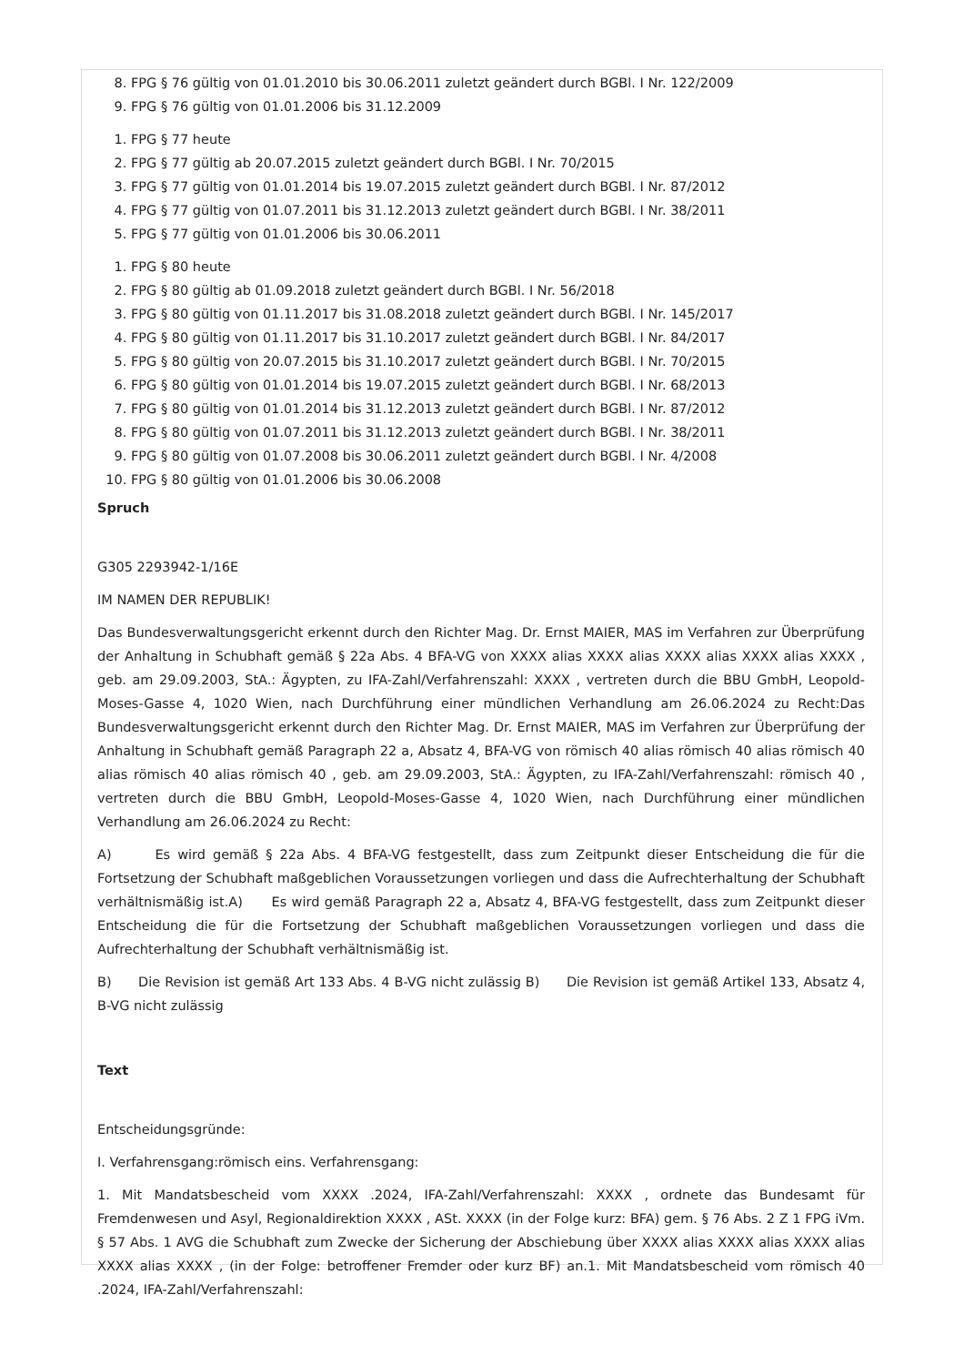8. FPG § 76 gültig von 01.01.2010 bis 30.06.2011 zuletzt geändert durch BGBl. I Nr. 122/2009
9. FPG § 76 gültig von 01.01.2006 bis 31.12.2009
1. FPG § 77 heute
2. FPG § 77 gültig ab 20.07.2015 zuletzt geändert durch BGBl. I Nr. 70/2015
3. FPG § 77 gültig von 01.01.2014 bis 19.07.2015 zuletzt geändert durch BGBl. I Nr. 87/2012
4. FPG § 77 gültig von 01.07.2011 bis 31.12.2013 zuletzt geändert durch BGBl. I Nr. 38/2011
5. FPG § 77 gültig von 01.01.2006 bis 30.06.2011
1. FPG § 80 heute
2. FPG § 80 gültig ab 01.09.2018 zuletzt geändert durch BGBl. I Nr. 56/2018
3. FPG § 80 gültig von 01.11.2017 bis 31.08.2018 zuletzt geändert durch BGBl. I Nr. 145/2017
4. FPG § 80 gültig von 01.11.2017 bis 31.10.2017 zuletzt geändert durch BGBl. I Nr. 84/2017
5. FPG § 80 gültig von 20.07.2015 bis 31.10.2017 zuletzt geändert durch BGBl. I Nr. 70/2015
6. FPG § 80 gültig von 01.01.2014 bis 19.07.2015 zuletzt geändert durch BGBl. I Nr. 68/2013
7. FPG § 80 gültig von 01.01.2014 bis 31.12.2013 zuletzt geändert durch BGBl. I Nr. 87/2012
8. FPG § 80 gültig von 01.07.2011 bis 31.12.2013 zuletzt geändert durch BGBl. I Nr. 38/2011
9. FPG § 80 gültig von 01.07.2008 bis 30.06.2011 zuletzt geändert durch BGBl. I Nr. 4/2008
10. FPG § 80 gültig von 01.01.2006 bis 30.06.2008
Spruch
G305 2293942-1/16E
IM NAMEN DER REPUBLIK!
Das Bundesverwaltungsgericht erkennt durch den Richter Mag. Dr. Ernst MAIER, MAS im Verfahren zur Überprüfung der Anhaltung in Schubhaft gemäß § 22a Abs. 4 BFA-VG von XXXX alias XXXX alias XXXX alias XXXX alias XXXX , geb. am 29.09.2003, StA.: Ägypten, zu IFA-Zahl/Verfahrenszahl: XXXX , vertreten durch die BBU GmbH, Leopold-Moses-Gasse 4, 1020 Wien, nach Durchführung einer mündlichen Verhandlung am 26.06.2024 zu Recht:Das Bundesverwaltungsgericht erkennt durch den Richter Mag. Dr. Ernst MAIER, MAS im Verfahren zur Überprüfung der Anhaltung in Schubhaft gemäß Paragraph 22 a, Absatz 4, BFA-VG von römisch 40 alias römisch 40 alias römisch 40 alias römisch 40 alias römisch 40 , geb. am 29.09.2003, StA.: Ägypten, zu IFA-Zahl/Verfahrenszahl: römisch 40 , vertreten durch die BBU GmbH, Leopold-Moses-Gasse 4, 1020 Wien, nach Durchführung einer mündlichen Verhandlung am 26.06.2024 zu Recht:
A) Es wird gemäß § 22a Abs. 4 BFA-VG festgestellt, dass zum Zeitpunkt dieser Entscheidung die für die Fortsetzung der Schubhaft maßgeblichen Voraussetzungen vorliegen und dass die Aufrechterhaltung der Schubhaft verhältnismäßig ist.A) Es wird gemäß Paragraph 22 a, Absatz 4, BFA-VG festgestellt, dass zum Zeitpunkt dieser Entscheidung die für die Fortsetzung der Schubhaft maßgeblichen Voraussetzungen vorliegen und dass die Aufrechterhaltung der Schubhaft verhältnismäßig ist.
B) Die Revision ist gemäß Art 133 Abs. 4 B-VG nicht zulässig B) Die Revision ist gemäß Artikel 133, Absatz 4, B-VG nicht zulässig
Text
Entscheidungsgründe:
I. Verfahrensgang:römisch eins. Verfahrensgang:
1. Mit Mandatsbescheid vom XXXX .2024, IFA-Zahl/Verfahrenszahl: XXXX , ordnete das Bundesamt für Fremdenwesen und Asyl, Regionaldirektion XXXX , ASt. XXXX (in der Folge kurz: BFA) gem. § 76 Abs. 2 Z 1 FPG iVm. § 57 Abs. 1 AVG die Schubhaft zum Zwecke der Sicherung der Abschiebung über XXXX alias XXXX alias XXXX alias XXXX alias XXXX , (in der Folge: betroffener Fremder oder kurz BF) an.1. Mit Mandatsbescheid vom römisch 40 .2024, IFA-Zahl/Verfahrenszahl: